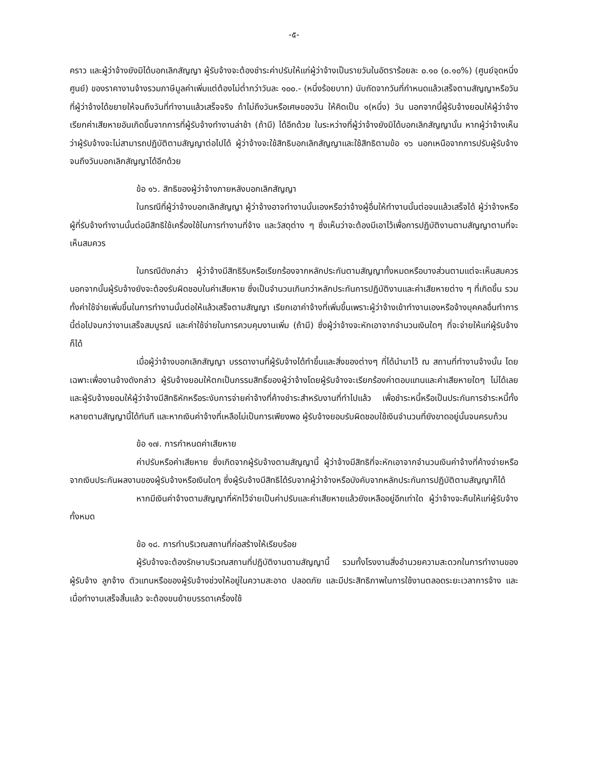-๕-
คราว และผู้ว่าจ้างยังมิได้บอกเลิกสัญญา ผู้รับจ้างจะต้องชำระค่าปรับให้แก่ผู้ว่าจ้างเป็นรายวันในอัตราร้อยละ ๐.๑๐ (๐.๑๐%) (ศูนย์จุดหนึ่งศูนย์) ของราคางานจ้างรวมภาษีมูลค่าเพิ่มแต่ต้องไม่ต่ำกว่าวันละ ๑๐๐.- (หนึ่งร้อยบาท) นับถัดจากวันที่กำหนดแล้วเสร็จตามสัญญาหรือวันที่ผู้ว่าจ้างได้ขยายให้จนถึงวันที่ทำงานแล้วเสร็จจริง ถ้าไม่ถึงวันหรือเศษของวัน ให้คิดเป็น ๑(หนึ่ง) วัน นอกจากนี้ผู้รับจ้างยอมให้ผู้ว่าจ้างเรียกค่าเสียหายอันเกิดขึ้นจากการที่ผู้รับจ้างทำงานล่าช้า (ถ้ามี) ได้อีกด้วย ในระหว่างที่ผู้ว่าจ้างยังมิได้บอกเลิกสัญญานั้น หากผู้ว่าจ้างเห็นว่าผู้รับจ้างจะไม่สามารถปฏิบัติตามสัญญาต่อไปได้ ผู้ว่าจ้างจะใช้สิทธิบอกเลิกสัญญาและใช้สิทธิตามข้อ ๑๖ นอกเหนือจากการปรับผู้รับจ้างจนถึงวันบอกเลิกสัญญาได้อีกด้วย
ข้อ ๑๖. สิทธิของผู้ว่าจ้างภายหลังบอกเลิกสัญญา
ในกรณีที่ผู้ว่าจ้างบอกเลิกสัญญา ผู้ว่าจ้างอาจทำงานนั้นเองหรือว่าจ้างผู้อื่นให้ทำงานนั้นต่อจนแล้วเสร็จได้ ผู้ว่าจ้างหรือผู้ที่รับจ้างทำงานนั้นต่อมีสิทธิใช้เครื่องใช้ในการทำงานที่จ้าง และวัสดุต่าง ๆ ซึ่งเห็นว่าจะต้องมีเอาไว้เพื่อการปฏิบัติงานตามสัญญาตามที่จะเห็นสมควร
ในกรณีดังกล่าว ผู้ว่าจ้างมีสิทธิริบหรือเรียกร้องจากหลักประกันตามสัญญาทั้งหมดหรือบางส่วนตามแต่จะเห็นสมควร นอกจากนั้นผู้รับจ้างยังจะต้องรับผิดชอบในค่าเสียหาย ซึ่งเป็นจำนวนเกินกว่าหลักประกันการปฏิบัติงานและค่าเสียหายต่าง ๆ ที่เกิดขึ้น รวมทั้งค่าใช้จ่ายเพิ่มขึ้นในการทำงานนั้นต่อให้แล้วเสร็จตามสัญญา เรียกเอาค่าจ้างที่เพิ่มขึ้นเพราะผู้ว่าจ้างเข้าทำงานเองหรือจ้างบุคคลอื่นทำการนี้ต่อไปจนกว่างานเสร็จสมบูรณ์ และค่าใช้จ่ายในการควบคุมงานเพิ่ม (ถ้ามี) ซึ่งผู้ว่าจ้างจะหักเอาจากจำนวนเงินใดๆ ที่จะจ่ายให้แก่ผู้รับจ้างก็ได้
เมื่อผู้ว่าจ้างบอกเลิกสัญญา บรรดางานที่ผู้รับจ้างได้ทำขึ้นและสิ่งของต่างๆ ที่ได้นำมาไว้ ณ สถานที่ทำงานจ้างนั้น โดยเฉพาะเพื่องานจ้างดังกล่าว ผู้รับจ้างยอมให้ตกเป็นกรรมสิทธิ์ของผู้ว่าจ้างโดยผู้รับจ้างจะเรียกร้องค่าตอบแทนและค่าเสียหายใดๆ ไม่ได้เลย และผู้รับจ้างยอมให้ผู้ว่าจ้างมีสิทธิหักหรือระงับการจ่ายค่าจ้างที่ค้างชำระสำหรับงานที่ทำไปแล้ว เพื่อชำระหนี้หรือเป็นประกันการชำระหนี้ทั้งหลายตามสัญญานี้ได้ทันที และหากเงินค่าจ้างที่เหลือไม่เป็นการเพียงพอ ผู้รับจ้างยอมรับผิดชอบใช้เงินจำนวนที่ยังขาดอยู่นั้นจนครบถ้วน
ข้อ ๑๗. การกำหนดค่าเสียหาย
ค่าปรับหรือค่าเสียหาย ซึ่งเกิดจากผู้รับจ้างตามสัญญานี้ ผู้ว่าจ้างมีสิทธิที่จะหักเอาจากจำนวนเงินค่าจ้างที่ค้างจ่ายหรือจากเงินประกันผลงานของผู้รับจ้างหรือเงินใดๆ ซึ่งผู้รับจ้างมีสิทธิได้รับจากผู้ว่าจ้างหรือบังคับจากหลักประกันการปฏิบัติตามสัญญาก็ได้
หากมีเงินค่าจ้างตามสัญญาที่หักไว้จ่ายเป็นค่าปรับและค่าเสียหายแล้วยังเหลืออยู่อีกเท่าใด ผู้ว่าจ้างจะคืนให้แก่ผู้รับจ้างทั้งหมด
ข้อ ๑๘. การทำบริเวณสถานที่ก่อสร้างให้เรียบร้อย
ผู้รับจ้างจะต้องรักษาบริเวณสถานที่ปฏิบัติงานตามสัญญานี้ รวมทั้งโรงงานสิ่งอำนวยความสะดวกในการทำงานของผู้รับจ้าง ลูกจ้าง ตัวแทนหรือของผู้รับจ้างช่วงให้อยู่ในความสะอาด ปลอดภัย และมีประสิทธิภาพในการใช้งานตลอดระยะเวลาการจ้าง และเมื่อทำงานเสร็จสิ้นแล้ว จะต้องขนย้ายบรรดาเครื่องใช้